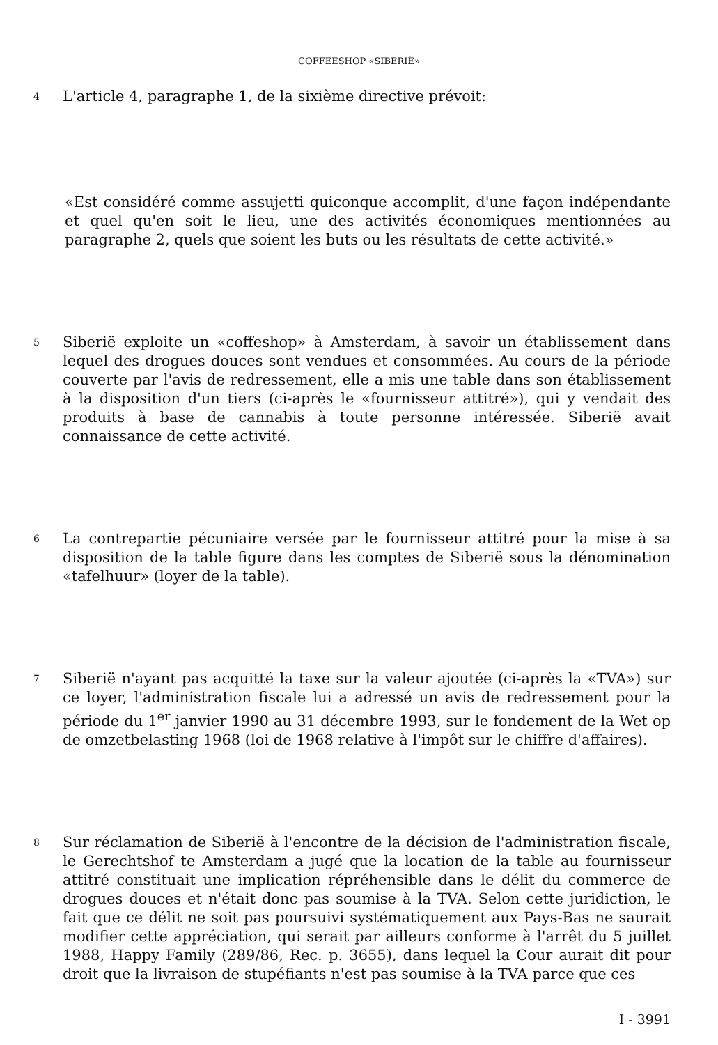COFFEESHOP «SIBERIË»
4
L'article 4, paragraphe 1, de la sixième directive prévoit:
«Est considéré comme assujetti quiconque accomplit, d'une façon indépendante et quel qu'en soit le lieu, une des activités économiques mentionnées au paragraphe 2, quels que soient les buts ou les résultats de cette activité.»
5
Siberië exploite un «coffeshop» à Amsterdam, à savoir un établissement dans lequel des drogues douces sont vendues et consommées. Au cours de la période couverte par l'avis de redressement, elle a mis une table dans son établissement à la disposition d'un tiers (ci-après le «fournisseur attitré»), qui y vendait des produits à base de cannabis à toute personne intéressée. Siberië avait connaissance de cette activité.
6
La contrepartie pécuniaire versée par le fournisseur attitré pour la mise à sa disposition de la table figure dans les comptes de Siberië sous la dénomination «tafelhuur» (loyer de la table).
7
Siberië n'ayant pas acquitté la taxe sur la valeur ajoutée (ci-après la «TVA») sur ce loyer, l'administration fiscale lui a adressé un avis de redressement pour la période du 1<sup>er</sup> janvier 1990 au 31 décembre 1993, sur le fondement de la Wet op de omzetbelasting 1968 (loi de 1968 relative à l'impôt sur le chiffre d'affaires).
8
Sur réclamation de Siberië à l'encontre de la décision de l'administration fiscale, le Gerechtshof te Amsterdam a jugé que la location de la table au fournisseur attitré constituait une implication répréhensible dans le délit du commerce de drogues douces et n'était donc pas soumise à la TVA. Selon cette juridiction, le fait que ce délit ne soit pas poursuivi systématiquement aux Pays-Bas ne saurait modifier cette appréciation, qui serait par ailleurs conforme à l'arrêt du 5 juillet 1988, Happy Family (289/86, Rec. p. 3655), dans lequel la Cour aurait dit pour droit que la livraison de stupéfiants n'est pas soumise à la TVA parce que ces
I - 3991